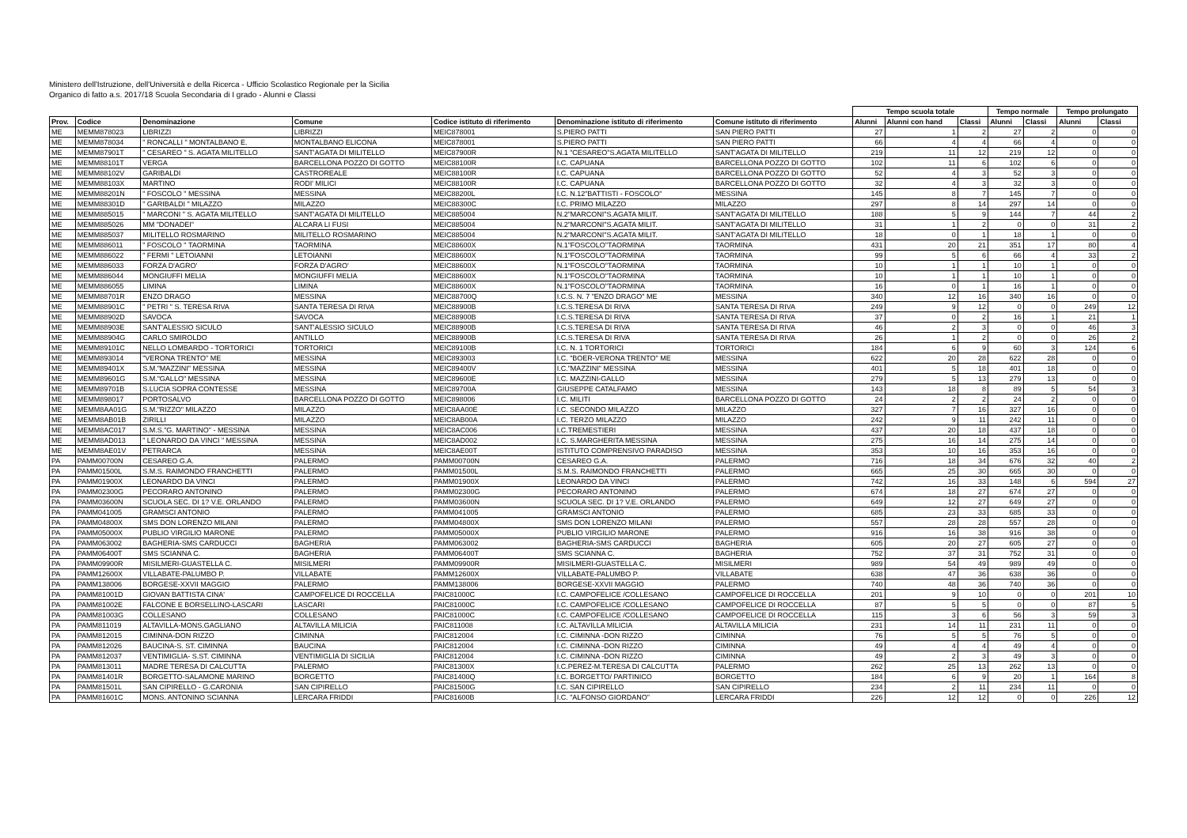Ministero dell'Istruzione, dell'Università e della Ricerca - Ufficio Scolastico Regionale per la Sicilia
Organico di fatto a.s. 2017/18 Scuola Secondaria di I grado - Alunni e Classi
| | | | | | | | Tempo scuola totale | | | Tempo normale | | Tempo prolungato | |
| --- | --- | --- | --- | --- | --- | --- | --- | --- | --- | --- | --- | --- | --- |
| Prov. | Codice | Denominazione | Comune | Codice istituto di riferimento | Denominazione istituto di riferimento | Comune istituto di riferimento | Alunni | Alunni con hand | Classi | Alunni | Classi | Alunni | Classi |
| ME | MEMM878023 | LIBRIZZI | LIBRIZZI | MEIC878001 | S.PIERO PATTI | SAN PIERO PATTI | 27 | 1 | 2 | 27 | 2 | 0 | 0 |
| ME | MEMM878034 | " RONCALLI " MONTALBANO E. | MONTALBANO ELICONA | MEIC878001 | S.PIERO PATTI | SAN PIERO PATTI | 66 | 4 | 4 | 66 | 4 | 0 | 0 |
| ME | MEMM87901T | " CESAREO " S. AGATA MILITELLO | SANT'AGATA DI MILITELLO | MEIC87900R | N.1 "CESAREO"S.AGATA MILITELLO | SANT'AGATA DI MILITELLO | 219 | 11 | 12 | 219 | 12 | 0 | 0 |
| ME | MEMM88101T | VERGA | BARCELLONA POZZO DI GOTTO | MEIC88100R | I.C. CAPUANA | BARCELLONA POZZO DI GOTTO | 102 | 11 | 6 | 102 | 6 | 0 | 0 |
| ME | MEMM88102V | GARIBALDI | CASTROREALE | MEIC88100R | I.C. CAPUANA | BARCELLONA POZZO DI GOTTO | 52 | 4 | 3 | 52 | 3 | 0 | 0 |
| ME | MEMM88103X | MARTINO | RODI' MILICI | MEIC88100R | I.C. CAPUANA | BARCELLONA POZZO DI GOTTO | 32 | 4 | 3 | 32 | 3 | 0 | 0 |
| ME | MEMM88201N | " FOSCOLO " MESSINA | MESSINA | MEIC88200L | I.C. N.12"BATTISTI - FOSCOLO" | MESSINA | 145 | 8 | 7 | 145 | 7 | 0 | 0 |
| ME | MEMM88301D | " GARIBALDI " MILAZZO | MILAZZO | MEIC88300C | I.C. PRIMO MILAZZO | MILAZZO | 297 | 8 | 14 | 297 | 14 | 0 | 0 |
| ME | MEMM885015 | " MARCONI " S. AGATA MILITELLO | SANT'AGATA DI MILITELLO | MEIC885004 | N.2"MARCONI"S.AGATA MILIT. | SANT'AGATA DI MILITELLO | 188 | 5 | 9 | 144 | 7 | 44 | 2 |
| ME | MEMM885026 | MM "DONADEI" | ALCARA LI FUSI | MEIC885004 | N.2"MARCONI"S.AGATA MILIT. | SANT'AGATA DI MILITELLO | 31 | 1 | 2 | 0 | 0 | 31 | 2 |
| ME | MEMM885037 | MILITELLO ROSMARINO | MILITELLO ROSMARINO | MEIC885004 | N.2"MARCONI"S.AGATA MILIT. | SANT'AGATA DI MILITELLO | 18 | 0 | 1 | 18 | 1 | 0 | 0 |
| ME | MEMM886011 | " FOSCOLO " TAORMINA | TAORMINA | MEIC88600X | N.1"FOSCOLO"TAORMINA | TAORMINA | 431 | 20 | 21 | 351 | 17 | 80 | 4 |
| ME | MEMM886022 | " FERMI " LETOIANNI | LETOIANNI | MEIC88600X | N.1"FOSCOLO"TAORMINA | TAORMINA | 99 | 5 | 6 | 66 | 4 | 33 | 2 |
| ME | MEMM886033 | FORZA D'AGRO' | FORZA D'AGRO' | MEIC88600X | N.1"FOSCOLO"TAORMINA | TAORMINA | 10 | 1 | 1 | 10 | 1 | 0 | 0 |
| ME | MEMM886044 | MONGIUFFI MELIA | MONGIUFFI MELIA | MEIC88600X | N.1"FOSCOLO"TAORMINA | TAORMINA | 10 | 1 | 1 | 10 | 1 | 0 | 0 |
| ME | MEMM886055 | LIMINA | LIMINA | MEIC88600X | N.1"FOSCOLO"TAORMINA | TAORMINA | 16 | 0 | 1 | 16 | 1 | 0 | 0 |
| ME | MEMM88701R | ENZO DRAGO | MESSINA | MEIC88700Q | I.C.S. N. 7 "ENZO DRAGO" ME | MESSINA | 340 | 12 | 16 | 340 | 16 | 0 | 0 |
| ME | MEMM88901C | " PETRI " S. TERESA RIVA | SANTA TERESA DI RIVA | MEIC88900B | I.C.S.TERESA DI RIVA | SANTA TERESA DI RIVA | 249 | 9 | 12 | 0 | 0 | 249 | 12 |
| ME | MEMM88902D | SAVOCA | SAVOCA | MEIC88900B | I.C.S.TERESA DI RIVA | SANTA TERESA DI RIVA | 37 | 0 | 2 | 16 | 1 | 21 | 1 |
| ME | MEMM88903E | SANT'ALESSIO SICULO | SANT'ALESSIO SICULO | MEIC88900B | I.C.S.TERESA DI RIVA | SANTA TERESA DI RIVA | 46 | 2 | 3 | 0 | 0 | 46 | 3 |
| ME | MEMM88904G | CARLO SMIROLDO | ANTILLO | MEIC88900B | I.C.S.TERESA DI RIVA | SANTA TERESA DI RIVA | 26 | 1 | 2 | 0 | 0 | 26 | 2 |
| ME | MEMM89101C | NELLO LOMBARDO - TORTORICI | TORTORICI | MEIC89100B | I.C. N. 1 TORTORICI | TORTORICI | 184 | 6 | 9 | 60 | 3 | 124 | 6 |
| ME | MEMM893014 | "VERONA TRENTO" ME | MESSINA | MEIC893003 | I.C. "BOER-VERONA TRENTO" ME | MESSINA | 622 | 20 | 28 | 622 | 28 | 0 | 0 |
| ME | MEMM89401X | S.M."MAZZINI" MESSINA | MESSINA | MEIC89400V | I.C."MAZZINI" MESSINA | MESSINA | 401 | 5 | 18 | 401 | 18 | 0 | 0 |
| ME | MEMM89601G | S.M."GALLO" MESSINA | MESSINA | MEIC89600E | I.C. MAZZINI-GALLO | MESSINA | 279 | 5 | 13 | 279 | 13 | 0 | 0 |
| ME | MEMM89701B | S.LUCIA SOPRA CONTESSE | MESSINA | MEIC89700A | GIUSEPPE CATALFAMO | MESSINA | 143 | 18 | 8 | 89 | 5 | 54 | 3 |
| ME | MEMM898017 | PORTOSALVO | BARCELLONA POZZO DI GOTTO | MEIC898006 | I.C. MILITI | BARCELLONA POZZO DI GOTTO | 24 | 2 | 2 | 24 | 2 | 0 | 0 |
| ME | MEMM8AA01G | S.M."RIZZO" MILAZZO | MILAZZO | MEIC8AA00E | I.C. SECONDO MILAZZO | MILAZZO | 327 | 7 | 16 | 327 | 16 | 0 | 0 |
| ME | MEMM8AB01B | ZIRILLI | MILAZZO | MEIC8AB00A | I.C. TERZO MILAZZO | MILAZZO | 242 | 9 | 11 | 242 | 11 | 0 | 0 |
| ME | MEMM8AC017 | S.M.S."G. MARTINO" - MESSINA | MESSINA | MEIC8AC006 | I.C.TREMESTIERI | MESSINA | 437 | 20 | 18 | 437 | 18 | 0 | 0 |
| ME | MEMM8AD013 | " LEONARDO DA VINCI " MESSINA | MESSINA | MEIC8AD002 | I.C. S.MARGHERITA MESSINA | MESSINA | 275 | 16 | 14 | 275 | 14 | 0 | 0 |
| ME | MEMM8AE01V | PETRARCA | MESSINA | MEIC8AE00T | ISTITUTO COMPRENSIVO PARADISO | MESSINA | 353 | 10 | 16 | 353 | 16 | 0 | 0 |
| PA | PAMM00700N | CESAREO G.A. | PALERMO | PAMM00700N | CESAREO G.A. | PALERMO | 716 | 18 | 34 | 676 | 32 | 40 | 2 |
| PA | PAMM01500L | S.M.S. RAIMONDO FRANCHETTI | PALERMO | PAMM01500L | S.M.S. RAIMONDO FRANCHETTI | PALERMO | 665 | 25 | 30 | 665 | 30 | 0 | 0 |
| PA | PAMM01900X | LEONARDO DA VINCI | PALERMO | PAMM01900X | LEONARDO DA VINCI | PALERMO | 742 | 16 | 33 | 148 | 6 | 594 | 27 |
| PA | PAMM02300G | PECORARO ANTONINO | PALERMO | PAMM02300G | PECORARO ANTONINO | PALERMO | 674 | 18 | 27 | 674 | 27 | 0 | 0 |
| PA | PAMM03600N | SCUOLA SEC. DI 1? V.E. ORLANDO | PALERMO | PAMM03600N | SCUOLA SEC. DI 1? V.E. ORLANDO | PALERMO | 649 | 12 | 27 | 649 | 27 | 0 | 0 |
| PA | PAMM041005 | GRAMSCI ANTONIO | PALERMO | PAMM041005 | GRAMSCI ANTONIO | PALERMO | 685 | 23 | 33 | 685 | 33 | 0 | 0 |
| PA | PAMM04800X | SMS DON LORENZO MILANI | PALERMO | PAMM04800X | SMS DON LORENZO MILANI | PALERMO | 557 | 28 | 28 | 557 | 28 | 0 | 0 |
| PA | PAMM05000X | PUBLIO VIRGILIO MARONE | PALERMO | PAMM05000X | PUBLIO VIRGILIO MARONE | PALERMO | 916 | 16 | 38 | 916 | 38 | 0 | 0 |
| PA | PAMM063002 | BAGHERIA-SMS CARDUCCI | BAGHERIA | PAMM063002 | BAGHERIA-SMS CARDUCCI | BAGHERIA | 605 | 20 | 27 | 605 | 27 | 0 | 0 |
| PA | PAMM06400T | SMS SCIANNA C. | BAGHERIA | PAMM06400T | SMS SCIANNA C. | BAGHERIA | 752 | 37 | 31 | 752 | 31 | 0 | 0 |
| PA | PAMM09900R | MISILMERI-GUASTELLA C. | MISILMERI | PAMM09900R | MISILMERI-GUASTELLA C. | MISILMERI | 989 | 54 | 49 | 989 | 49 | 0 | 0 |
| PA | PAMM12600X | VILLABATE-PALUMBO P. | VILLABATE | PAMM12600X | VILLABATE-PALUMBO P. | VILLABATE | 638 | 47 | 36 | 638 | 36 | 0 | 0 |
| PA | PAMM138006 | BORGESE-XXVII MAGGIO | PALERMO | PAMM138006 | BORGESE-XXVII MAGGIO | PALERMO | 740 | 48 | 36 | 740 | 36 | 0 | 0 |
| PA | PAMM81001D | GIOVAN BATTISTA CINA' | CAMPOFELICE DI ROCCELLA | PAIC81000C | I.C. CAMPOFELICE /COLLESANO | CAMPOFELICE DI ROCCELLA | 201 | 9 | 10 | 0 | 0 | 201 | 10 |
| PA | PAMM81002E | FALCONE E BORSELLINO-LASCARI | LASCARI | PAIC81000C | I.C. CAMPOFELICE /COLLESANO | CAMPOFELICE DI ROCCELLA | 87 | 5 | 5 | 0 | 0 | 87 | 5 |
| PA | PAMM81003G | COLLESANO | COLLESANO | PAIC81000C | I.C. CAMPOFELICE /COLLESANO | CAMPOFELICE DI ROCCELLA | 115 | 3 | 6 | 56 | 3 | 59 | 3 |
| PA | PAMM811019 | ALTAVILLA-MONS.GAGLIANO | ALTAVILLA MILICIA | PAIC811008 | I.C. ALTAVILLA MILICIA | ALTAVILLA MILICIA | 231 | 14 | 11 | 231 | 11 | 0 | 0 |
| PA | PAMM812015 | CIMINNA-DON RIZZO | CIMINNA | PAIC812004 | I.C. CIMINNA -DON RIZZO | CIMINNA | 76 | 5 | 5 | 76 | 5 | 0 | 0 |
| PA | PAMM812026 | BAUCINA-S. ST. CIMINNA | BAUCINA | PAIC812004 | I.C. CIMINNA -DON RIZZO | CIMINNA | 49 | 4 | 4 | 49 | 4 | 0 | 0 |
| PA | PAMM812037 | VENTIMIGLIA- S.ST. CIMINNA | VENTIMIGLIA DI SICILIA | PAIC812004 | I.C. CIMINNA -DON RIZZO | CIMINNA | 49 | 2 | 3 | 49 | 3 | 0 | 0 |
| PA | PAMM813011 | MADRE TERESA DI CALCUTTA | PALERMO | PAIC81300X | I.C.PEREZ-M.TERESA DI CALCUTTA | PALERMO | 262 | 25 | 13 | 262 | 13 | 0 | 0 |
| PA | PAMM81401R | BORGETTO-SALAMONE MARINO | BORGETTO | PAIC81400Q | I.C. BORGETTO/ PARTINICO | BORGETTO | 184 | 6 | 9 | 20 | 1 | 164 | 8 |
| PA | PAMM81501L | SAN CIPIRELLO - G.CARONIA | SAN CIPIRELLO | PAIC81500G | I.C. SAN CIPIRELLO | SAN CIPIRELLO | 234 | 2 | 11 | 234 | 11 | 0 | 0 |
| PA | PAMM81601C | MONS. ANTONINO SCIANNA | LERCARA FRIDDI | PAIC81600B | I.C. "ALFONSO GIORDANO" | LERCARA FRIDDI | 226 | 12 | 12 | 0 | 0 | 226 | 12 |